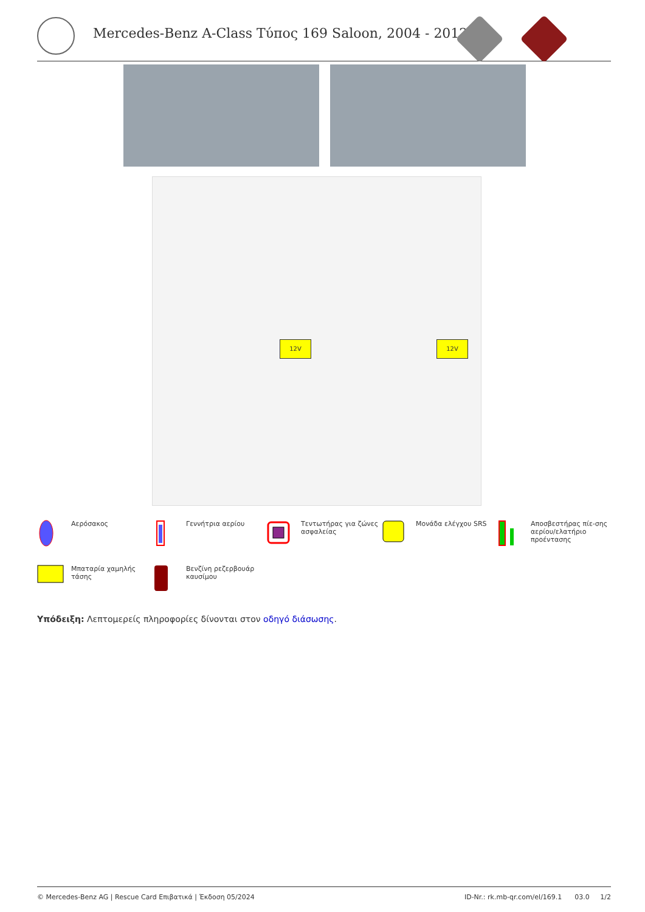Mercedes-Benz A-Class Τύπος 169 Saloon, 2004 - 2012
12V 12V
Αερόσακος
Γεννήτρια αερίου
Τεντωτήρας για ζώνες ασφαλείας
Μονάδα ελέγχου SRS
Αποσβεστήρας πίε-σης αερίου/ελατήριο προέντασης
Μπαταρία χαμηλής τάσης
Βενζίνη ρεζερβουάρ καυσίμου
Υπόδειξη: Λεπτομερείς πληροφορίες δίνονται στον οδηγό διάσωσης.
© Mercedes-Benz AG | Rescue Card Επιβατικά | Έκδοση 05/2024 ID-Nr.: rk.mb-qr.com/el/169.1 03.0 1/2